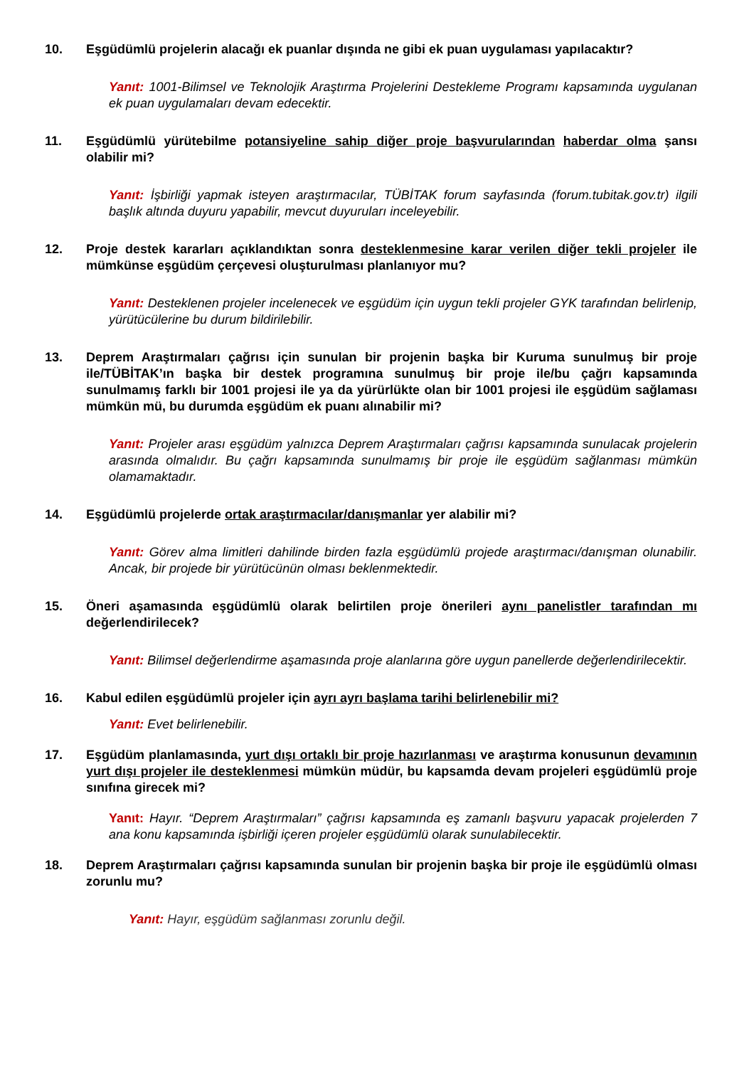10. Eşgüdümlü projelerin alacağı ek puanlar dışında ne gibi ek puan uygulaması yapılacaktır?
Yanıt: 1001-Bilimsel ve Teknolojik Araştırma Projelerini Destekleme Programı kapsamında uygulanan ek puan uygulamaları devam edecektir.
11. Eşgüdümlü yürütebilme potansiyeline sahip diğer proje başvurularından haberdar olma şansı olabilir mi?
Yanıt: İşbirliği yapmak isteyen araştırmacılar, TÜBİTAK forum sayfasında (forum.tubitak.gov.tr) ilgili başlık altında duyuru yapabilir, mevcut duyuruları inceleyebilir.
12. Proje destek kararları açıklandıktan sonra desteklenmesine karar verilen diğer tekli projeler ile mümkünse eşgüdüm çerçevesi oluşturulması planlanıyor mu?
Yanıt: Desteklenen projeler incelenecek ve eşgüdüm için uygun tekli projeler GYK tarafından belirlenip, yürütücülerine bu durum bildirilebilir.
13. Deprem Araştırmaları çağrısı için sunulan bir projenin başka bir Kuruma sunulmuş bir proje ile/TÜBİTAK’ın başka bir destek programına sunulmuş bir proje ile/bu çağrı kapsamında sunulmamış farklı bir 1001 projesi ile ya da yürürlükte olan bir 1001 projesi ile eşgüdüm sağlaması mümkün mü, bu durumda eşgüdüm ek puanı alınabilir mi?
Yanıt: Projeler arası eşgüdüm yalnızca Deprem Araştırmaları çağrısı kapsamında sunulacak projelerin arasında olmalıdır. Bu çağrı kapsamında sunulmamış bir proje ile eşgüdüm sağlanması mümkün olamamaktadır.
14. Eşgüdümlü projelerde ortak araştırmacılar/danışmanlar yer alabilir mi?
Yanıt: Görev alma limitleri dahilinde birden fazla eşgüdümlü projede araştırmacı/danışman olunabilir. Ancak, bir projede bir yürütücünün olması beklenmektedir.
15. Öneri aşamasında eşgüdümlü olarak belirtilen proje önerileri aynı panelistler tarafından mı değerlendirilecek?
Yanıt: Bilimsel değerlendirme aşamasında proje alanlarına göre uygun panellerde değerlendirilecektir.
16. Kabul edilen eşgüdümlü projeler için ayrı ayrı başlama tarihi belirlenebilir mi?
Yanıt: Evet belirlenebilir.
17. Eşgüdüm planlamasında, yurt dışı ortaklı bir proje hazırlanması ve araştırma konusunun devamının yurt dışı projeler ile desteklenmesi mümkün müdür, bu kapsamda devam projeleri eşgüdümlü proje sınıfına girecek mi?
Yanıt: Hayır. “Deprem Araştırmaları” çağrısı kapsamında eş zamanlı başvuru yapacak projelerden 7 ana konu kapsamında işbirliği içeren projeler eşgüdümlü olarak sunulabilecektir.
18. Deprem Araştırmaları çağrısı kapsamında sunulan bir projenin başka bir proje ile eşgüdümlü olması zorunlu mu?
Yanıt: Hayır, eşgüdüm sağlanması zorunlu değil.